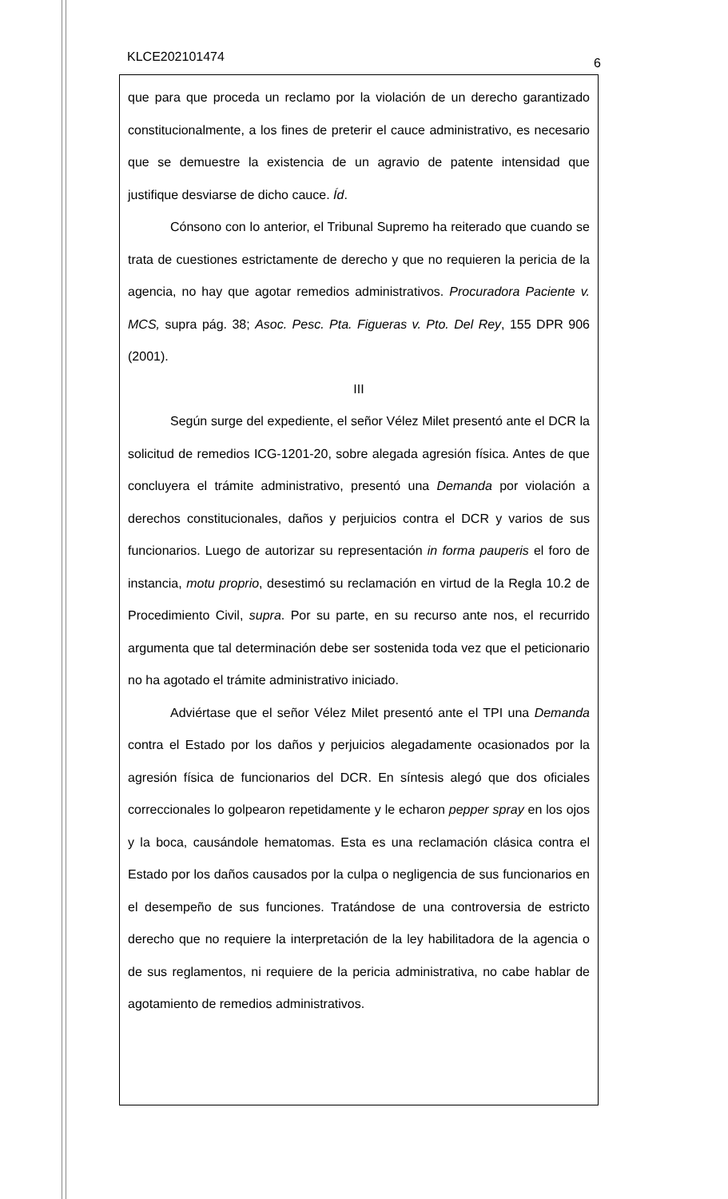KLCE202101474 6
que para que proceda un reclamo por la violación de un derecho garantizado constitucionalmente, a los fines de preterir el cauce administrativo, es necesario que se demuestre la existencia de un agravio de patente intensidad que justifique desviarse de dicho cauce. Íd.
Cónsono con lo anterior, el Tribunal Supremo ha reiterado que cuando se trata de cuestiones estrictamente de derecho y que no requieren la pericia de la agencia, no hay que agotar remedios administrativos. Procuradora Paciente v. MCS, supra pág. 38; Asoc. Pesc. Pta. Figueras v. Pto. Del Rey, 155 DPR 906 (2001).
III
Según surge del expediente, el señor Vélez Milet presentó ante el DCR la solicitud de remedios ICG-1201-20, sobre alegada agresión física. Antes de que concluyera el trámite administrativo, presentó una Demanda por violación a derechos constitucionales, daños y perjuicios contra el DCR y varios de sus funcionarios. Luego de autorizar su representación in forma pauperis el foro de instancia, motu proprio, desestimó su reclamación en virtud de la Regla 10.2 de Procedimiento Civil, supra. Por su parte, en su recurso ante nos, el recurrido argumenta que tal determinación debe ser sostenida toda vez que el peticionario no ha agotado el trámite administrativo iniciado.
Adviértase que el señor Vélez Milet presentó ante el TPI una Demanda contra el Estado por los daños y perjuicios alegadamente ocasionados por la agresión física de funcionarios del DCR. En síntesis alegó que dos oficiales correccionales lo golpearon repetidamente y le echaron pepper spray en los ojos y la boca, causándole hematomas. Esta es una reclamación clásica contra el Estado por los daños causados por la culpa o negligencia de sus funcionarios en el desempeño de sus funciones. Tratándose de una controversia de estricto derecho que no requiere la interpretación de la ley habilitadora de la agencia o de sus reglamentos, ni requiere de la pericia administrativa, no cabe hablar de agotamiento de remedios administrativos.